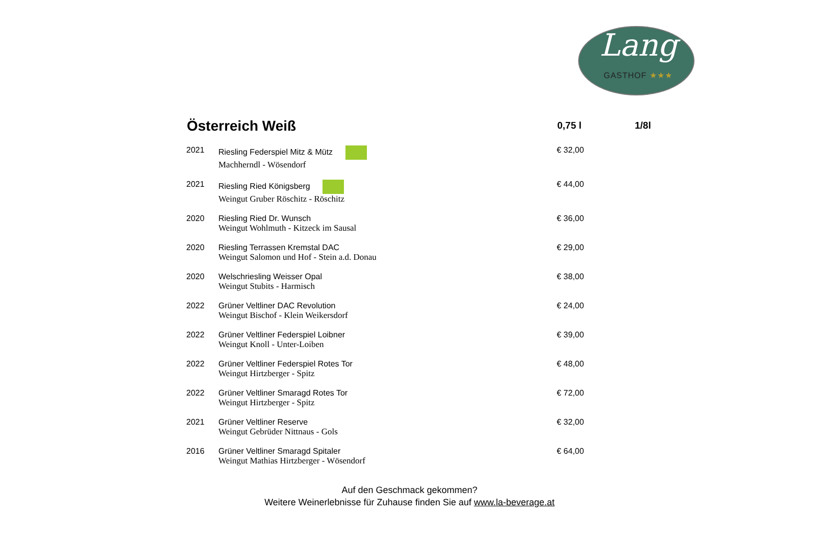Lang
GASTHOF ★★★
| Österreich Weiß | | 0,75 l | 1/8l |
| --- | --- | --- | --- |
| 2021 | Riesling Federspiel Mitz & Mütz Machherndl - Wösendorf | € 32,00 | |
| 2021 | Riesling Ried Königsberg Weingut Gruber Röschitz - Röschitz | € 44,00 | |
| 2020 | Riesling Ried Dr. Wunsch Weingut Wohlmuth - Kitzeck im Sausal | € 36,00 | |
| 2020 | Riesling Terrassen Kremstal DAC Weingut Salomon und Hof - Stein a.d. Donau | € 29,00 | |
| 2020 | Welschriesling Weisser Opal Weingut Stubits - Harmisch | € 38,00 | |
| 2022 | Grüner Veltliner DAC Revolution Weingut Bischof - Klein Weikersdorf | € 24,00 | |
| 2022 | Grüner Veltliner Federspiel Loibner Weingut Knoll - Unter-Loiben | € 39,00 | |
| 2022 | Grüner Veltliner Federspiel Rotes Tor Weingut Hirtzberger - Spitz | € 48,00 | |
| 2022 | Grüner Veltliner Smaragd Rotes Tor Weingut Hirtzberger - Spitz | € 72,00 | |
| 2021 | Grüner Veltliner Reserve Weingut Gebrüder Nittnaus - Gols | € 32,00 | |
| 2016 | Grüner Veltliner Smaragd Spitaler Weingut Mathias Hirtzberger - Wösendorf | € 64,00 | |
Auf den Geschmack gekommen?
Weitere Weinerlebnisse für Zuhause finden Sie auf www.la-beverage.at